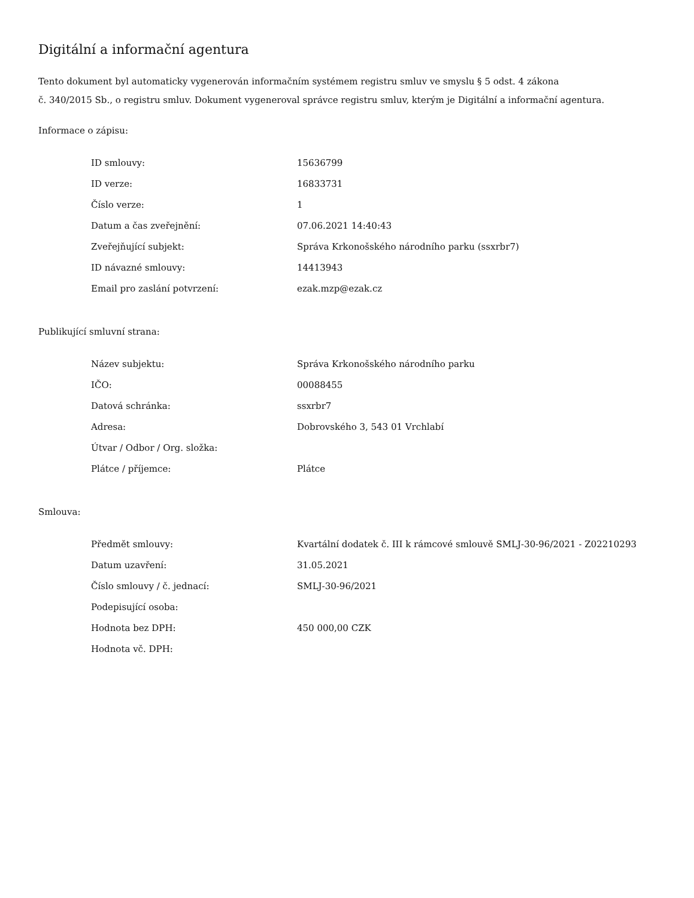Digitální a informační agentura
Tento dokument byl automaticky vygenerován informačním systémem registru smluv ve smyslu § 5 odst. 4 zákona
č. 340/2015 Sb., o registru smluv. Dokument vygeneroval správce registru smluv, kterým je Digitální a informační agentura.
Informace o zápisu:
| ID smlouvy: | 15636799 |
| ID verze: | 16833731 |
| Číslo verze: | 1 |
| Datum a čas zveřejnění: | 07.06.2021 14:40:43 |
| Zveřejňující subjekt: | Správa Krkonošského národního parku (ssxrbr7) |
| ID návazné smlouvy: | 14413943 |
| Email pro zaslání potvrzení: | ezak.mzp@ezak.cz |
Publikující smluvní strana:
| Název subjektu: | Správa Krkonošského národního parku |
| IČO: | 00088455 |
| Datová schránka: | ssxrbr7 |
| Adresa: | Dobrovského 3, 543 01 Vrchlabí |
| Útvar / Odbor / Org. složka: | |
| Plátce / příjemce: | Plátce |
Smlouva:
| Předmět smlouvy: | Kvartální dodatek č. III k rámcové smlouvě SMLJ-30-96/2021 - Z02210293 |
| Datum uzavření: | 31.05.2021 |
| Číslo smlouvy / č. jednací: | SMLJ-30-96/2021 |
| Podepisující osoba: | |
| Hodnota bez DPH: | 450 000,00 CZK |
| Hodnota vč. DPH: | |